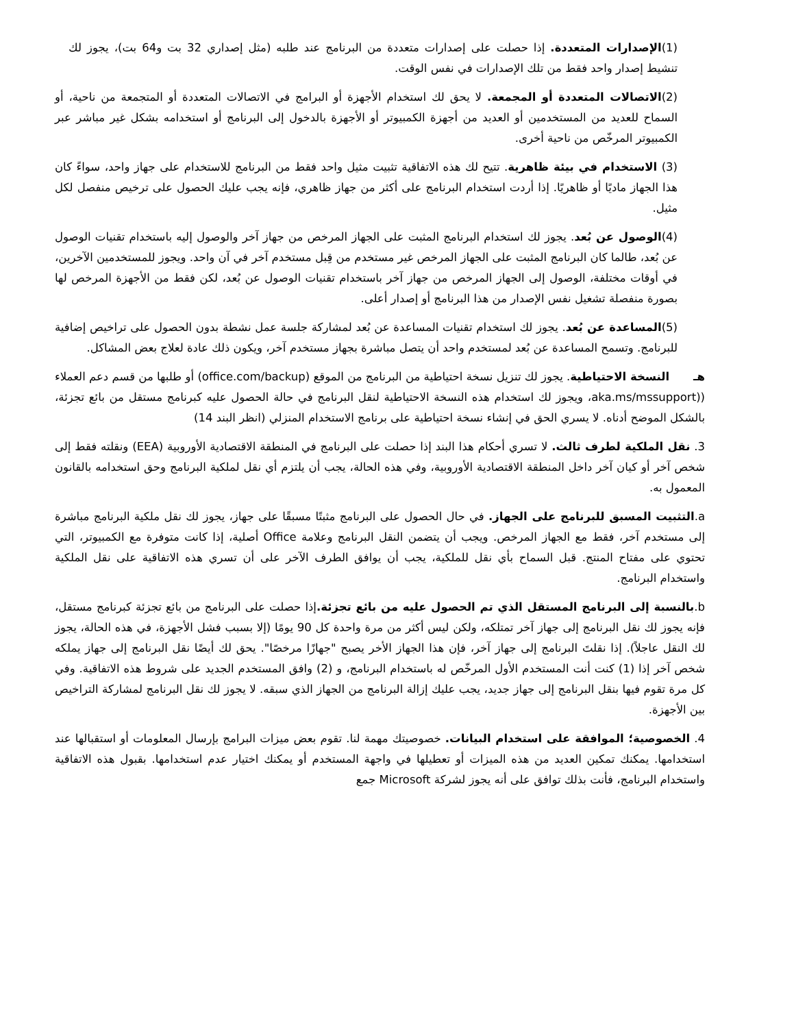(1)الإصدارات المتعددة. إذا حصلت على إصدارات متعددة من البرنامج عند طلبه (مثل إصداري 32 بت و64 بت)، يجوز لك تنشيط إصدار واحد فقط من تلك الإصدارات في نفس الوقت.
(2)الاتصالات المتعددة أو المجمعة. لا يحق لك استخدام الأجهزة أو البرامج في الاتصالات المتعددة أو المتجمعة من ناحية، أو السماح للعديد من المستخدمين أو العديد من أجهزة الكمبيوتر أو الأجهزة بالدخول إلى البرنامج أو استخدامه بشكل غير مباشر عبر الكمبيوتر المرخّص من ناحية أخرى.
(3) الاستخدام في بيئة ظاهرية. تتيح لك هذه الاتفاقية تثبيت مثيل واحد فقط من البرنامج للاستخدام على جهاز واحد، سواءً كان هذا الجهاز ماديًا أو ظاهريًا. إذا أردت استخدام البرنامج على أكثر من جهاز ظاهري، فإنه يجب عليك الحصول على ترخيص منفصل لكل مثيل.
(4)الوصول عن بُعد. يجوز لك استخدام البرنامج المثبت على الجهاز المرخص من جهاز آخر والوصول إليه باستخدام تقنيات الوصول عن بُعد، طالما كان البرنامج المثبت على الجهاز المرخص غير مستخدم من قِبل مستخدم آخر في آن واحد. ويجوز للمستخدمين الآخرين، في أوقات مختلفة، الوصول إلى الجهاز المرخص من جهاز آخر باستخدام تقنيات الوصول عن بُعد، لكن فقط من الأجهزة المرخص لها بصورة منفصلة تشغيل نفس الإصدار من هذا البرنامج أو إصدار أعلى.
(5)المساعدة عن بُعد. يجوز لك استخدام تقنيات المساعدة عن بُعد لمشاركة جلسة عمل نشطة بدون الحصول على تراخيص إضافية للبرنامج. وتسمح المساعدة عن بُعد لمستخدم واحد أن يتصل مباشرة بجهاز مستخدم آخر، ويكون ذلك عادة لعلاج بعض المشاكل.
هـ النسخة الاحتياطية. يجوز لك تنزيل نسخة احتياطية من البرنامج من الموقع (office.com/backup) أو طلبها من قسم دعم العملاء ((aka.ms/mssupport، ويجوز لك استخدام هذه النسخة الاحتياطية لنقل البرنامج في حالة الحصول عليه كبرنامج مستقل من بائع تجزئة، بالشكل الموضح أدناه. لا يسري الحق في إنشاء نسخة احتياطية على برنامج الاستخدام المنزلي (انظر البند 14)
3. نقل الملكية لطرف ثالث. لا تسري أحكام هذا البند إذا حصلت على البرنامج في المنطقة الاقتصادية الأوروبية (EEA) ونقلته فقط إلى شخص آخر أو كيان آخر داخل المنطقة الاقتصادية الأوروبية، وفي هذه الحالة، يجب أن يلتزم أي نقل لملكية البرنامج وحق استخدامه بالقانون المعمول به.
a.التثبيت المسبق للبرنامج على الجهاز. في حال الحصول على البرنامج مثبتًا مسبقًا على جهاز، يجوز لك نقل ملكية البرنامج مباشرة إلى مستخدم آخر، فقط مع الجهاز المرخص. ويجب أن يتضمن النقل البرنامج وعلامة Office أصلية، إذا كانت متوفرة مع الكمبيوتر، التي تحتوي على مفتاح المنتج. قبل السماح بأي نقل للملكية، يجب أن يوافق الطرف الآخر على أن تسري هذه الاتفاقية على نقل الملكية واستخدام البرنامج.
b.بالنسبة إلى البرنامج المستقل الذي تم الحصول عليه من بائع تجزئة. إذا حصلت على البرنامج من بائع تجزئة كبرنامج مستقل، فإنه يجوز لك نقل البرنامج إلى جهاز آخر تمتلكه، ولكن ليس أكثر من مرة واحدة كل 90 يومًا (إلا بسبب فشل الأجهزة، في هذه الحالة، يجوز لك النقل عاجلاً). إذا نقلتَ البرنامج إلى جهاز آخر، فإن هذا الجهاز الأخر يصبح "جهازًا مرخصًا". يحق لك أيضًا نقل البرنامج إلى جهاز يملكه شخص آخر إذا (1) كنت أنت المستخدم الأول المرخّص له باستخدام البرنامج، و (2) وافق المستخدم الجديد على شروط هذه الاتفاقية. وفي كل مرة تقوم فيها بنقل البرنامج إلى جهاز جديد، يجب عليك إزالة البرنامج من الجهاز الذي سبقه. لا يجوز لك نقل البرنامج لمشاركة التراخيص بين الأجهزة.
4. الخصوصية؛ الموافقة على استخدام البيانات. خصوصيتك مهمة لنا. تقوم بعض ميزات البرامج بإرسال المعلومات أو استقبالها عند استخدامها. يمكنك تمكين العديد من هذه الميزات أو تعطيلها في واجهة المستخدم أو يمكنك اختيار عدم استخدامها. بقبول هذه الاتفاقية واستخدام البرنامج، فأنت بذلك توافق على أنه يجوز لشركة Microsoft جمع